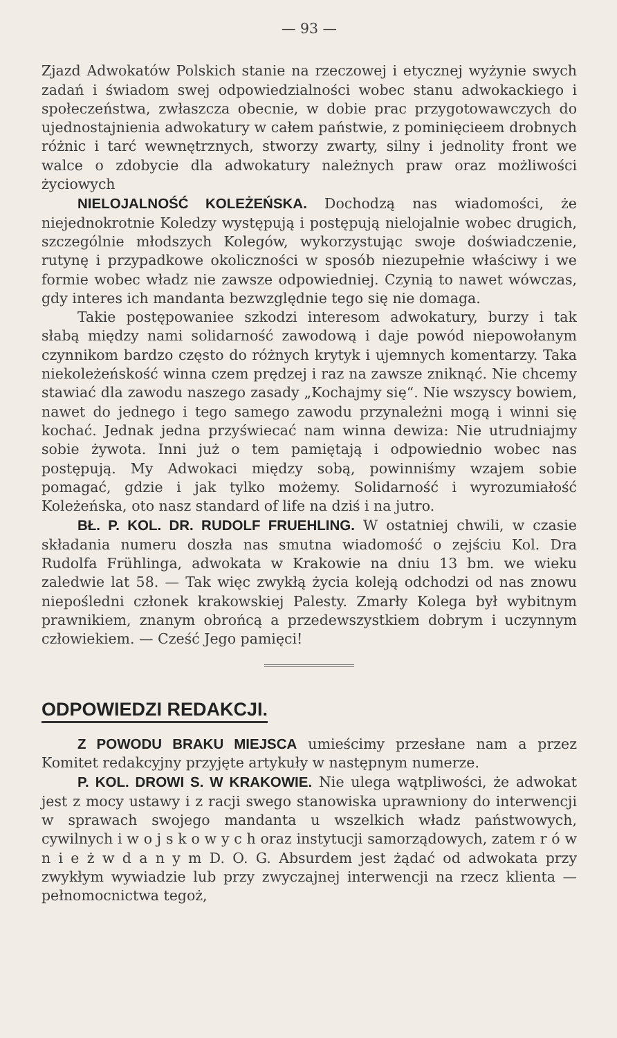— 93 —
Zjazd Adwokatów Polskich stanie na rzeczowej i etycznej wyżynie swych zadań i świadom swej odpowiedzialności wobec stanu adwokackiego i społeczeństwa, zwłaszcza obecnie, w dobie prac przygotowawczych do ujednostajnienia adwokatury w całem państwie, z pominięcieem drobnych różnic i tarć wewnętrznych, stworzy zwarty, silny i jednolity front we walce o zdobycie dla adwokatury należnych praw oraz możliwości życiowych
NIELOJALNOŚĆ KOLEŻEŃSKA. Dochodzą nas wiadomości, że niejednokrotnie Koledzy występują i postępują nielojalnie wobec drugich, szczególnie młodszych Kolegów, wykorzystując swoje doświadczenie, rutynę i przypadkowe okoliczności w sposób niezupełnie właściwy i we formie wobec władz nie zawsze odpowiedniej. Czynią to nawet wówczas, gdy interes ich mandanta bezwzględnie tego się nie domaga.
Takie postępowaniee szkodzi interesom adwokatury, burzy i tak słabą między nami solidarność zawodową i daje powód niepowołanym czynnikom bardzo często do różnych krytyk i ujemnych komentarzy. Taka niekoleżeńskość winna czem prędzej i raz na zawsze zniknąć. Nie chcemy stawiać dla zawodu naszego zasady „Kochajmy się“. Nie wszyscy bowiem, nawet do jednego i tego samego zawodu przynależni mogą i winni się kochać. Jednak jedna przyświecać nam winna dewiza: Nie utrudniajmy sobie żywota. Inni już o tem pamiętają i odpowiednio wobec nas postępują. My Adwokaci między sobą, powinniśmy wzajem sobie pomagać, gdzie i jak tylko możemy. Solidarność i wyrozumiałość Koleżeńska, oto nasz standard of life na dziś i na jutro.
BŁ. P. KOL. DR. RUDOLF FRUEHLING. W ostatniej chwili, w czasie składania numeru doszła nas smutna wiadomość o zejściu Kol. Dra Rudolfa Frühlinga, adwokata w Krakowie na dniu 13 bm. we wieku zaledwie lat 58. — Tak więc zwykłą życia koleją odchodzi od nas znowu niepośledni członek krakowskiej Palesty. Zmarły Kolega był wybitnym prawnikiem, znanym obrońcą a przedewszystkiem dobrym i uczynnym człowiekiem. — Cześć Jego pamięci!
ODPOWIEDZI REDAKCJI.
Z POWODU BRAKU MIEJSCA umieścimy przesłane nam a przez Komitet redakcyjny przyjęte artykuły w następnym numerze.
P. KOL. DROWI S. W KRAKOWIE. Nie ulega wątpliwości, że adwokat jest z mocy ustawy i z racji swego stanowiska uprawniony do interwencji w sprawach swojego mandanta u wszelkich władz państwowych, cywilnych i w o j s k o w y c h oraz instytucji samorządowych, zatem r ó w n i e ż w d a n y m D. O. G. Absurdem jest żądać od adwokata przy zwykłym wywiadzie lub przy zwyczajnej interwencji na rzecz klienta — pełnomocnictwa tegoż,